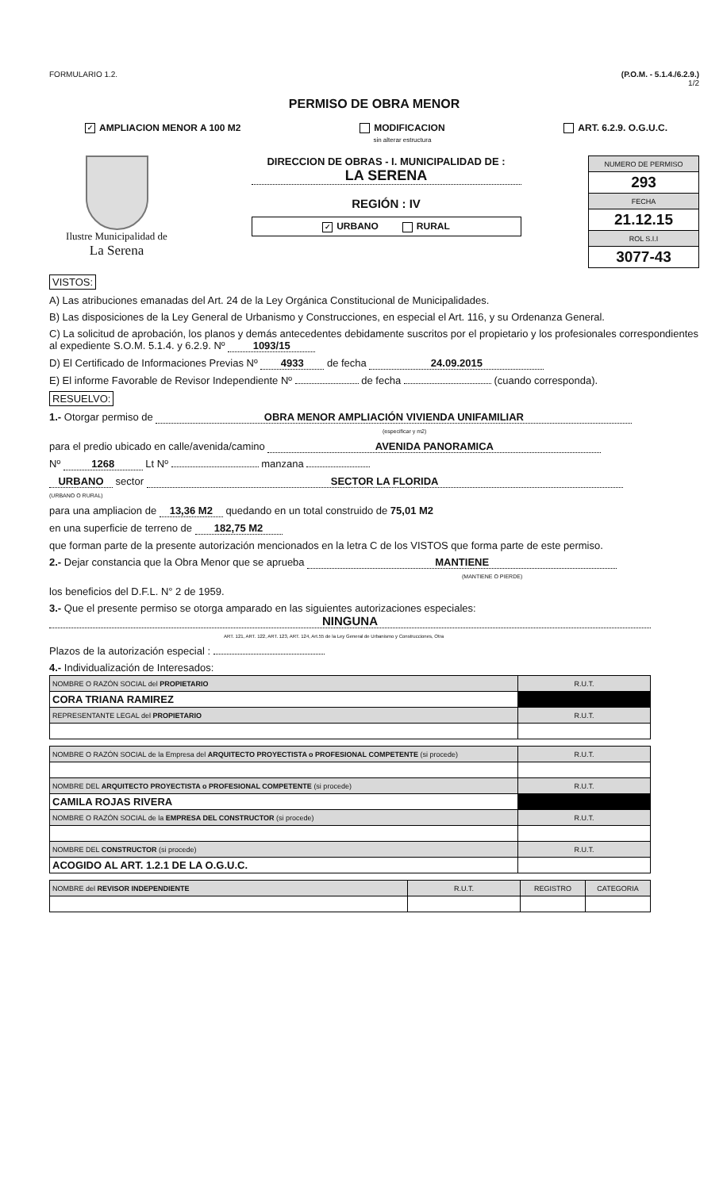FORMULARIO 1.2. (P.O.M. - 5.1.4./6.2.9.)
1/2
PERMISO DE OBRA MENOR
✓ AMPLIACION MENOR A 100 M2 MODIFICACION
sin alterar estructura ART. 6.2.9. O.G.U.C.
Ilustre Municipalidad de
La Serena
DIRECCION DE OBRAS - I. MUNICIPALIDAD DE :
LA SERENA
REGIÓN : IV
✓ URBANO RURAL
| NUMERO DE PERMISO |
| --- |
| 293 |
| FECHA |
| 21.12.15 |
| ROL S.I.I |
| 3077-43 |
VISTOS:
A) Las atribuciones emanadas del Art. 24 de la Ley Orgánica Constitucional de Municipalidades.
B) Las disposiciones de la Ley General de Urbanismo y Construcciones, en especial el Art. 116, y su Ordenanza General.
C) La solicitud de aprobación, los planos y demás antecedentes debidamente suscritos por el propietario y los profesionales correspondientes al expediente S.O.M. 5.1.4. y 6.2.9. Nº 1093/15
D) El Certificado de Informaciones Previas Nº 4933 de fecha 24.09.2015
E) El informe Favorable de Revisor Independiente Nº de fecha (cuando corresponda).
RESUELVO:
1.- Otorgar permiso de OBRA MENOR AMPLIACIÓN VIVIENDA UNIFAMILIAR
(especificar y m2)
para el predio ubicado en calle/avenida/camino AVENIDA PANORAMICA
Nº 1268 Lt Nº manzana
URBANO sector SECTOR LA FLORIDA
(URBANO O RURAL)
para una ampliacion de 13,36 M2 quedando en un total construido de 75,01 M2
en una superficie de terreno de 182,75 M2
que forman parte de la presente autorización mencionados en la letra C de los VISTOS que forma parte de este permiso.
2.- Dejar constancia que la Obra Menor que se aprueba MANTIENE
(MANTIENE O PIERDE)
los beneficios del D.F.L. N° 2 de 1959.
3.- Que el presente permiso se otorga amparado en las siguientes autorizaciones especiales:
NINGUNA
ART. 121, ART. 122, ART. 123, ART. 124, Art.55 de la Ley General de Urbanismo y Construcciones, Otra
Plazos de la autorización especial :
4.- Individualización de Interesados:
| NOMBRE O RAZÓN SOCIAL del PROPIETARIO | R.U.T. |
| --- | --- |
| CORA TRIANA RAMIREZ | |
| REPRESENTANTE LEGAL del PROPIETARIO | R.U.T. |
| NOMBRE O RAZÓN SOCIAL de la Empresa del ARQUITECTO PROYECTISTA o PROFESIONAL COMPETENTE (si procede) | R.U.T. |
| --- | --- |
| NOMBRE DEL ARQUITECTO PROYECTISTA o PROFESIONAL COMPETENTE (si procede) | R.U.T. |
| CAMILA ROJAS RIVERA | |
| NOMBRE O RAZÓN SOCIAL de la EMPRESA DEL CONSTRUCTOR (si procede) | R.U.T. |
| NOMBRE DEL CONSTRUCTOR (si procede) | R.U.T. |
| ACOGIDO AL ART. 1.2.1 DE LA O.G.U.C. | |
| NOMBRE del REVISOR INDEPENDIENTE | R.U.T. | REGISTRO | CATEGORIA |
| --- | --- | --- | --- |